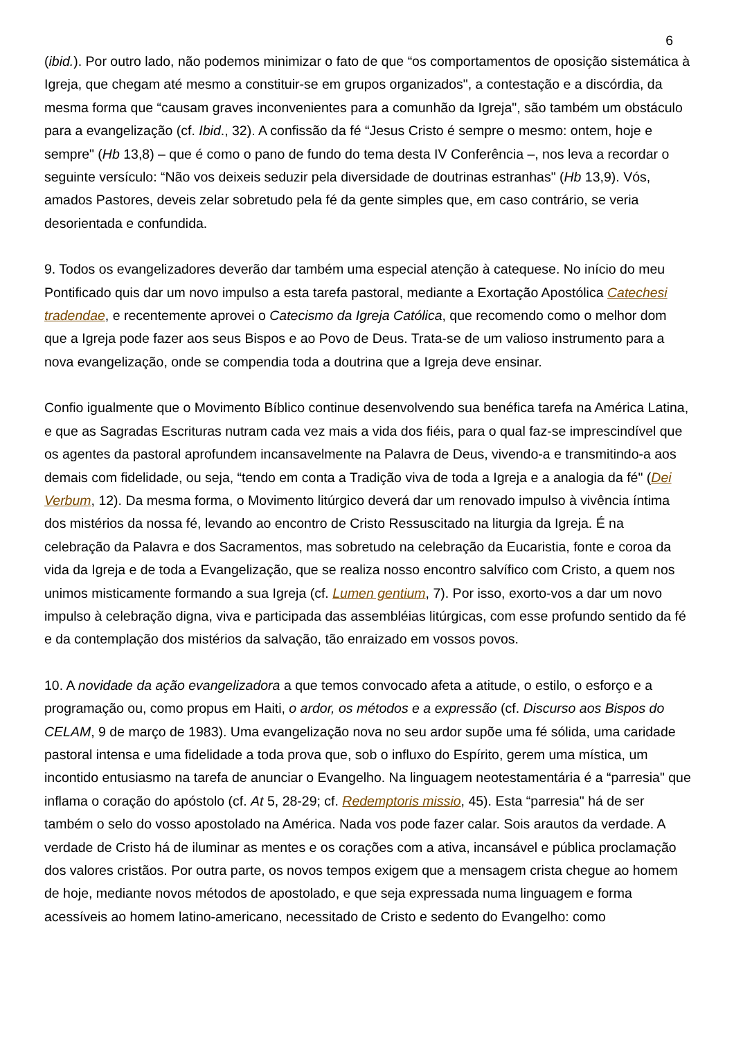6
(ibid.). Por outro lado, não podemos minimizar o fato de que “os comportamentos de oposição sistemática à Igreja, que chegam até mesmo a constituir-se em grupos organizados", a contestação e a discórdia, da mesma forma que “causam graves inconvenientes para a comunhão da Igreja", são também um obstáculo para a evangelização (cf. Ibid., 32). A confissão da fé “Jesus Cristo é sempre o mesmo: ontem, hoje e sempre" (Hb 13,8) – que é como o pano de fundo do tema desta IV Conferência –, nos leva a recordar o seguinte versículo: “Não vos deixeis seduzir pela diversidade de doutrinas estranhas" (Hb 13,9). Vós, amados Pastores, deveis zelar sobretudo pela fé da gente simples que, em caso contrário, se veria desorientada e confundida.
9. Todos os evangelizadores deverão dar também uma especial atenção à catequese. No início do meu Pontificado quis dar um novo impulso a esta tarefa pastoral, mediante a Exortação Apostólica Catechesi tradendae, e recentemente aprovei o Catecismo da Igreja Católica, que recomendo como o melhor dom que a Igreja pode fazer aos seus Bispos e ao Povo de Deus. Trata-se de um valioso instrumento para a nova evangelização, onde se compendia toda a doutrina que a Igreja deve ensinar.
Confio igualmente que o Movimento Bíblico continue desenvolvendo sua benéfica tarefa na América Latina, e que as Sagradas Escrituras nutram cada vez mais a vida dos fiéis, para o qual faz-se imprescindível que os agentes da pastoral aprofundem incansavelmente na Palavra de Deus, vivendo-a e transmitindo-a aos demais com fidelidade, ou seja, “tendo em conta a Tradição viva de toda a Igreja e a analogia da fé" (Dei Verbum, 12). Da mesma forma, o Movimento litúrgico deverá dar um renovado impulso à vivência íntima dos mistérios da nossa fé, levando ao encontro de Cristo Ressuscitado na liturgia da Igreja. É na celebração da Palavra e dos Sacramentos, mas sobretudo na celebração da Eucaristia, fonte e coroa da vida da Igreja e de toda a Evangelização, que se realiza nosso encontro salvífico com Cristo, a quem nos unimos misticamente formando a sua Igreja (cf. Lumen gentium, 7). Por isso, exorto-vos a dar um novo impulso à celebração digna, viva e participada das assembléias litúrgicas, com esse profundo sentido da fé e da contemplação dos mistérios da salvação, tão enraizado em vossos povos.
10. A novidade da ação evangelizadora a que temos convocado afeta a atitude, o estilo, o esforço e a programação ou, como propus em Haiti, o ardor, os métodos e a expressão (cf. Discurso aos Bispos do CELAM, 9 de março de 1983). Uma evangelização nova no seu ardor supõe uma fé sólida, uma caridade pastoral intensa e uma fidelidade a toda prova que, sob o influxo do Espírito, gerem uma mística, um incontido entusiasmo na tarefa de anunciar o Evangelho. Na linguagem neotestamentária é a “parresia" que inflama o coração do apóstolo (cf. At 5, 28-29; cf. Redemptoris missio, 45). Esta “parresia" há de ser também o selo do vosso apostolado na América. Nada vos pode fazer calar. Sois arautos da verdade. A verdade de Cristo há de iluminar as mentes e os corações com a ativa, incansável e pública proclamação dos valores cristãos. Por outra parte, os novos tempos exigem que a mensagem crista chegue ao homem de hoje, mediante novos métodos de apostolado, e que seja expressada numa linguagem e forma acessíveis ao homem latino-americano, necessitado de Cristo e sedento do Evangelho: como